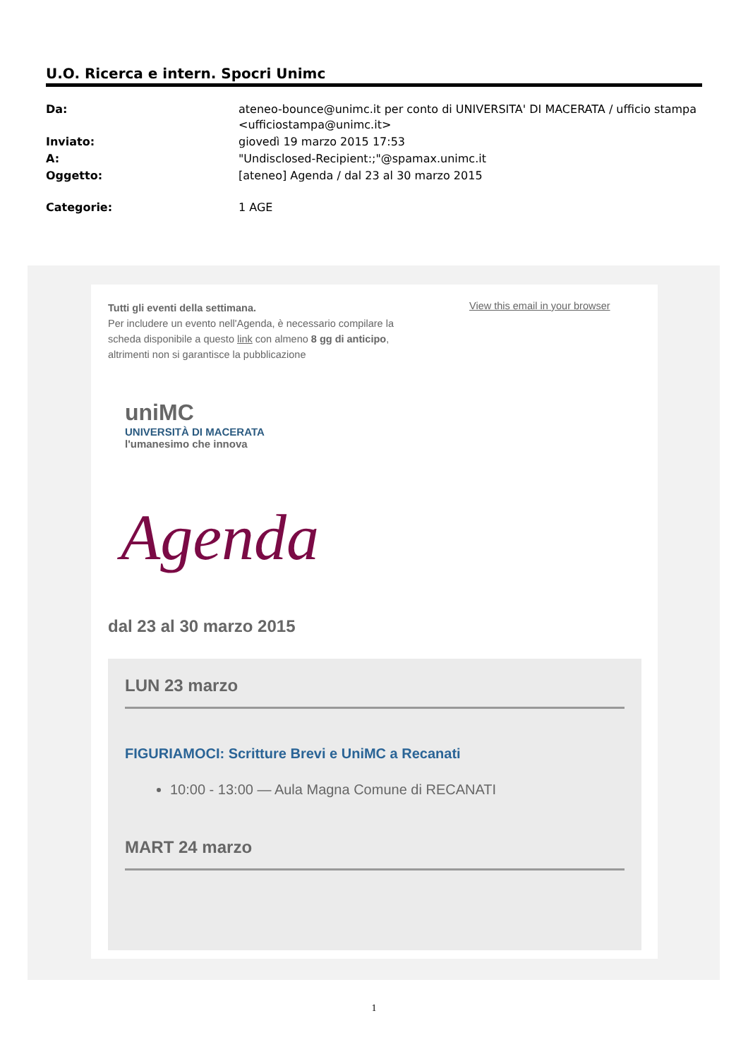U.O. Ricerca e intern. Spocri Unimc
| Da: | ateneo-bounce@unimc.it per conto di UNIVERSITA' DI MACERATA / ufficio stampa <ufficiostampa@unimc.it> |
| Inviato: | giovedì 19 marzo 2015 17:53 |
| A: | "Undisclosed-Recipient:;"@spamax.unimc.it |
| Oggetto: | [ateneo] Agenda / dal 23 al 30 marzo 2015 |
| Categorie: | 1 AGE |
Tutti gli eventi della settimana.
Per includere un evento nell'Agenda, è necessario compilare la scheda disponibile a questo link con almeno 8 gg di anticipo, altrimenti non si garantisce la pubblicazione
View this email in your browser
uniMC
UNIVERSITÀ DI MACERATA
l'umanesimo che innova
Agenda
dal 23 al 30 marzo 2015
LUN 23 marzo
FIGURIAMOCI: Scritture Brevi e UniMC a Recanati
10:00 - 13:00 — Aula Magna Comune di RECANATI
MART 24 marzo
1